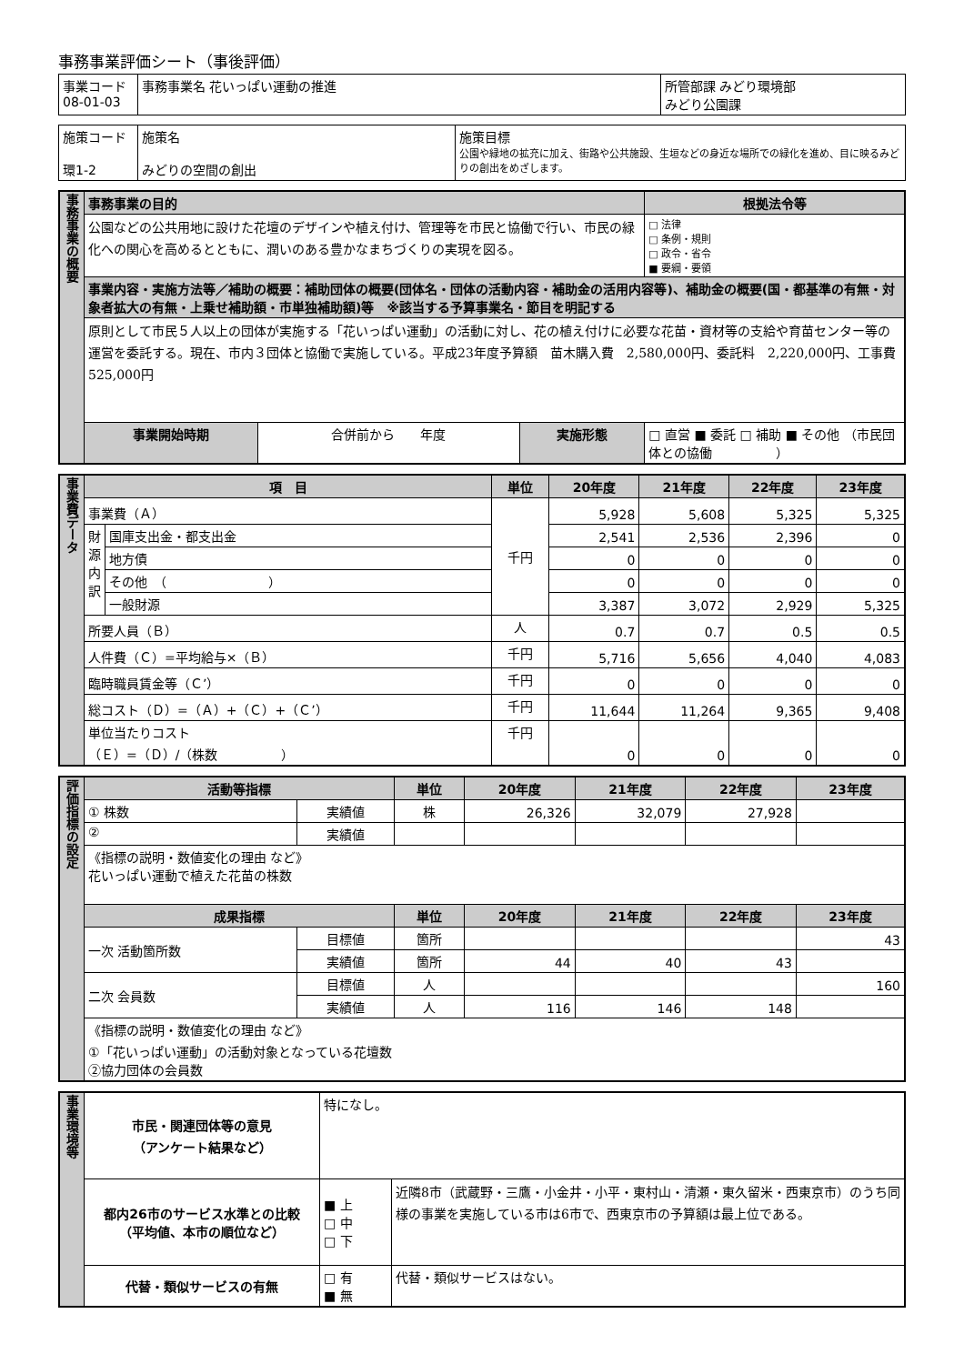事務事業評価シート（事後評価）
| 事業コード 08-01-03 | 事務事業名 花いっぱい運動の推進 | 所管部課 みどり環境部 みどり公園課 |
| 施策コード 環1-2 | 施策名 みどりの空間の創出 | 施策目標 公園や緑地の拡充に加え、街路や公共施設、生垣などの身近な場所での緑化を進め、目に映るみどりの創出をめざします。 |
| 事務事業の概要 | 事務事業の目的 | | | | 根拠法令等 |
| | 公園などの公共用地に設けた花壇のデザインや植え付け、管理等を市民と協働で行い、市民の緑化への関心を高めるとともに、潤いのある豊かなまちづくりの実現を図る。 | | | | □ 法律 □ 条例・規則 □ 政令・省令 ■ 要綱・要領 |
| | 事業内容・実施方法等／補助の概要：補助団体の概要(団体名・団体の活動内容・補助金の活用内容等)、補助金の概要(国・都基準の有無・対象者拡大の有無・上乗せ補助額・市単独補助額)等 ※該当する予算事業名・節目を明記する | | | | |
| | 原則として市民５人以上の団体が実施する「花いっぱい運動」の活動に対し、花の植え付けに必要な花苗・資材等の支給や育苗センター等の運営を委託する。現在、市内３団体と協働で実施している。平成23年度予算額 苗木購入費 2,580,000円、委託料 2,220,000円、工事費 525,000円 | | | | |
| | 事業開始時期 | 合併前から 年度 | 実施形態 | □ 直営 ■ 委託 □ 補助 ■ その他 （市民団体との協働 ） | |
| 事業費データ | 項 目 | | 単位 | 20年度 | 21年度 | 22年度 | 23年度 |
| | 事業費（Ａ） | | 千円 | 5,928 | 5,608 | 5,325 | 5,325 |
| | 財源内訳 | 国庫支出金・都支出金 | | 2,541 | 2,536 | 2,396 | 0 |
| | | 地方債 | | 0 | 0 | 0 | 0 |
| | | その他 （ ） | | 0 | 0 | 0 | 0 |
| | | 一般財源 | | 3,387 | 3,072 | 2,929 | 5,325 |
| | 所要人員（Ｂ） | | 人 | 0.7 | 0.7 | 0.5 | 0.5 |
| | 人件費（Ｃ）=平均給与×（Ｂ） | | 千円 | 5,716 | 5,656 | 4,040 | 4,083 |
| | 臨時職員賃金等（Ｃ’） | | 千円 | 0 | 0 | 0 | 0 |
| | 総コスト（Ｄ）=（Ａ）+（Ｃ）+（Ｃ’） | | 千円 | 11,644 | 11,264 | 9,365 | 9,408 |
| | 単位当たりコスト （Ｅ）=（Ｄ）/（株数 ） | | 千円 | 0 | 0 | 0 | 0 |
| 評価指標の設定 | 活動等指標 | | 単位 | 20年度 | 21年度 | 22年度 | 23年度 |
| | ① 株数 | 実績値 | 株 | 26,326 | 32,079 | 27,928 | |
| | ② | 実績値 | | | | | |
| | 《指標の説明・数値変化の理由 など》 花いっぱい運動で植えた花苗の株数 | | | | | | |
| | 成果指標 | | 単位 | 20年度 | 21年度 | 22年度 | 23年度 |
| | 一次 活動箇所数 | 目標値 | 箇所 | | | | 43 |
| | | 実績値 | 箇所 | 44 | 40 | 43 | |
| | 二次 会員数 | 目標値 | 人 | | | | 160 |
| | | 実績値 | 人 | 116 | 146 | 148 | |
| | 《指標の説明・数値変化の理由 など》 ①「花いっぱい運動」の活動対象となっている花壇数 ②協力団体の会員数 | | | | | | |
| 事業環境等 | 市民・関連団体等の意見 （アンケート結果など） | 特になし。 | |
| | 都内26市のサービス水準との比較 （平均値、本市の順位など） | ■ 上 □ 中 □ 下 | 近隣8市（武蔵野・三鷹・小金井・小平・東村山・清瀬・東久留米・西東京市）のうち同様の事業を実施している市は6市で、西東京市の予算額は最上位である。 |
| | 代替・類似サービスの有無 | □ 有 ■ 無 | 代替・類似サービスはない。 |